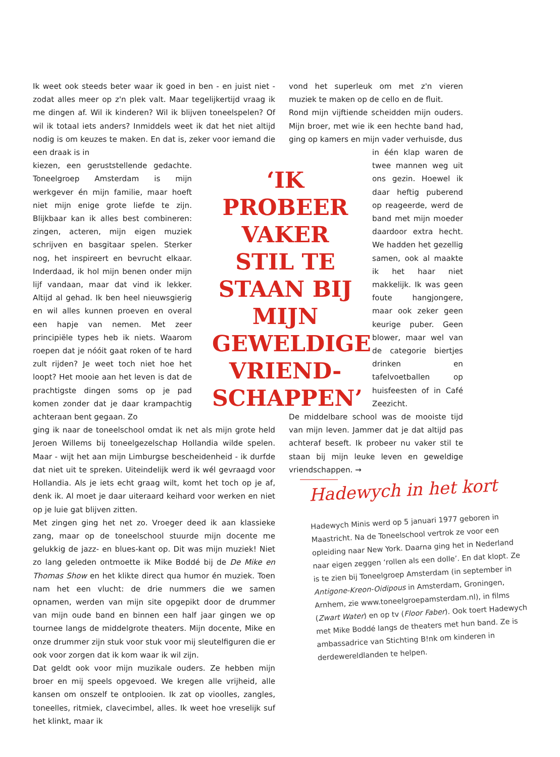Ik weet ook steeds beter waar ik goed in ben - en juist niet - zodat alles meer op z'n plek valt. Maar tegelijkertijd vraag ik me dingen af. Wil ik kinderen? Wil ik blijven toneelspelen? Of wil ik totaal iets anders? Inmiddels weet ik dat het niet altijd nodig is om keuzes te maken. En dat is, zeker voor iemand die een draak is in
kiezen, een geruststellende gedachte. Toneelgroep Amsterdam is mijn werkgever én mijn familie, maar hoeft niet mijn enige grote liefde te zijn. Blijkbaar kan ik alles best combineren: zingen, acteren, mijn eigen muziek schrijven en basgitaar spelen. Sterker nog, het inspireert en bevrucht elkaar. Inderdaad, ik hol mijn benen onder mijn lijf vandaan, maar dat vind ik lekker. Altijd al gehad. Ik ben heel nieuwsgierig en wil alles kunnen proeven en overal een hapje van nemen. Met zeer principiële types heb ik niets. Waarom roepen dat je nóóit gaat roken of te hard zult rijden? Je weet toch niet hoe het loopt? Het mooie aan het leven is dat de prachtigste dingen soms op je pad komen zonder dat je daar krampachtig achteraan bent gegaan. Zo
ging ik naar de toneelschool omdat ik net als mijn grote held Jeroen Willems bij toneelgezelschap Hollandia wilde spelen. Maar - wijt het aan mijn Limburgse bescheidenheid - ik durfde dat niet uit te spreken. Uiteindelijk werd ik wél gevraagd voor Hollandia. Als je iets echt graag wilt, komt het toch op je af, denk ik. Al moet je daar uiteraard keihard voor werken en niet op je luie gat blijven zitten.
Met zingen ging het net zo. Vroeger deed ik aan klassieke zang, maar op de toneelschool stuurde mijn docente me gelukkig de jazz- en blues-kant op. Dit was mijn muziek! Niet zo lang geleden ontmoette ik Mike Boddé bij de De Mike en Thomas Show en het klikte direct qua humor én muziek. Toen nam het een vlucht: de drie nummers die we samen opnamen, werden van mijn site opgepikt door de drummer van mijn oude band en binnen een half jaar gingen we op tournee langs de middelgrote theaters. Mijn docente, Mike en onze drummer zijn stuk voor stuk voor mij sleutelfiguren die er ook voor zorgen dat ik kom waar ik wil zijn.
Dat geldt ook voor mijn muzikale ouders. Ze hebben mijn broer en mij speels opgevoed. We kregen alle vrijheid, alle kansen om onszelf te ontplooien. Ik zat op vioolles, zangles, toneelles, ritmiek, clavecimbel, alles. Ik weet hoe vreselijk suf het klinkt, maar ik
‘IK PROBEER VAKER STIL TE STAAN BIJ MIJN GEWELDIGE VRIEND-SCHAPPEN’
vond het superleuk om met z'n vieren muziek te maken op de cello en de fluit.
Rond mijn vijftiende scheidden mijn ouders. Mijn broer, met wie ik een hechte band had, ging op kamers en mijn vader verhuisde, dus
in één klap waren de twee mannen weg uit ons gezin. Hoewel ik daar heftig puberend op reageerde, werd de band met mijn moeder daardoor extra hecht. We hadden het gezellig samen, ook al maakte ik het haar niet makkelijk. Ik was geen foute hangjongere, maar ook zeker geen keurige puber. Geen blower, maar wel van de categorie biertjes drinken en tafelvoetballen op huisfeesten of in Café Zeezicht.
De middelbare school was de mooiste tijd van mijn leven. Jammer dat je dat altijd pas achteraf beseft. Ik probeer nu vaker stil te staan bij mijn leuke leven en geweldige vriendschappen. →
Hadewych in het kort
Hadewych Minis werd op 5 januari 1977 geboren in Maastricht. Na de Toneelschool vertrok ze voor een opleiding naar New York. Daarna ging het in Nederland naar eigen zeggen ‘rollen als een dolle’. En dat klopt. Ze is te zien bij Toneelgroep Amsterdam (in september in Antigone-Kreon-Oidipous in Amsterdam, Groningen, Arnhem, zie www.toneelgroepamsterdam.nl), in films (Zwart Water) en op tv (Floor Faber). Ook toert Hadewych met Mike Boddé langs de theaters met hun band. Ze is ambassadrice van Stichting B!nk om kinderen in derdewereldlanden te helpen.